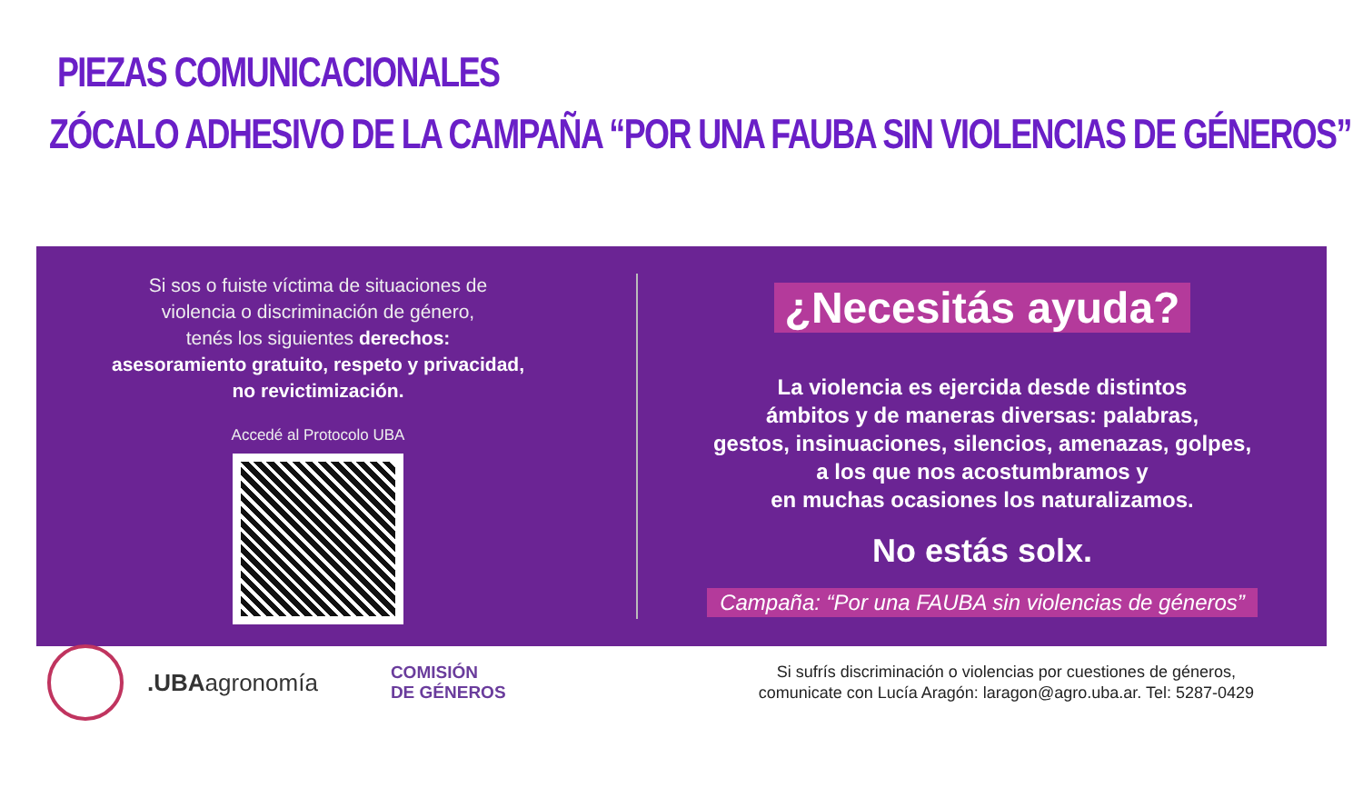PIEZAS COMUNICACIONALES
ZÓCALO ADHESIVO DE LA CAMPAÑA “POR UNA FAUBA SIN VIOLENCIAS DE GÉNEROS”
Si sos o fuiste víctima de situaciones de
violencia o discriminación de género,
tenés los siguientes derechos:
asesoramiento gratuito, respeto y privacidad,
no revictimización.
Accedé al Protocolo UBA
¿Necesitás ayuda?
La violencia es ejercida desde distintos
ámbitos y de maneras diversas: palabras,
gestos, insinuaciones, silencios, amenazas, golpes,
a los que nos acostumbramos y
en muchas ocasiones los naturalizamos.
No estás solx.
Campaña: “Por una FAUBA sin violencias de géneros”
.UBAagronomía
COMISIÓN
DE GÉNEROS
Si sufrís discriminación o violencias por cuestiones de géneros,
comunicate con Lucía Aragón: laragon@agro.uba.ar. Tel: 5287-0429